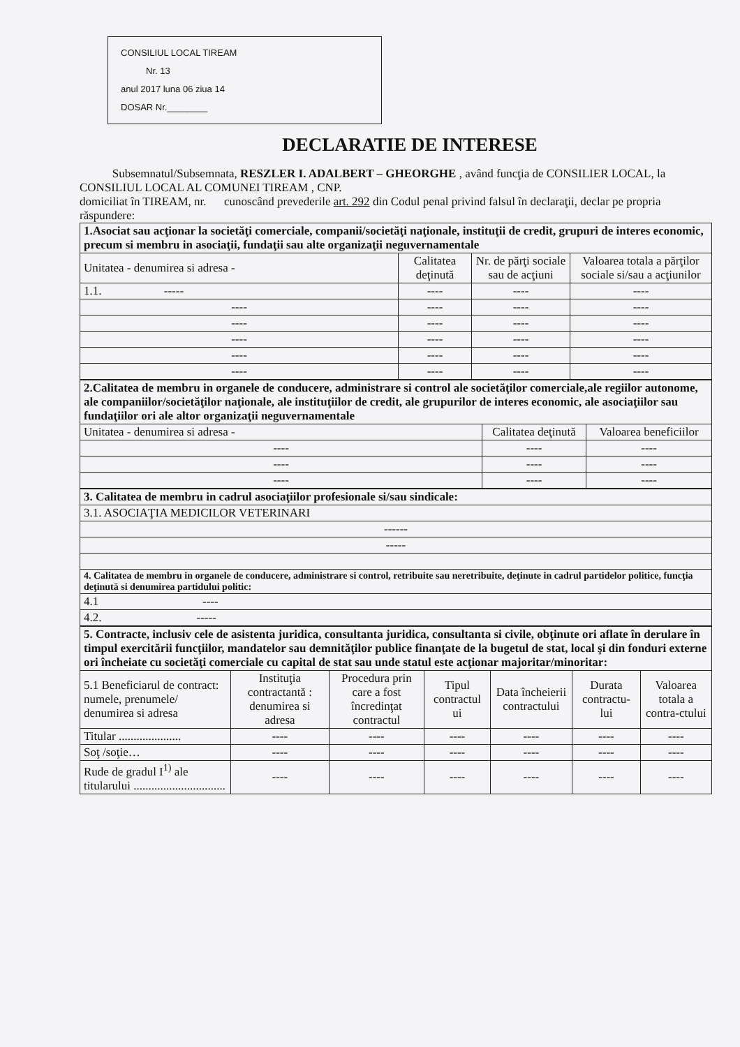CONSILIUL LOCAL TIREAM
Nr. 13
anul 2017 luna 06 ziua 14
DOSAR Nr.________
DECLARATIE DE INTERESE
Subsemnatul/Subsemnata, RESZLER I. ADALBERT – GHEORGHE , având funcţia de CONSILIER LOCAL, la CONSILIUL LOCAL AL COMUNEI TIREAM , CNP.
domiciliat în TIREAM, nr. cunoscând prevederile art. 292 din Codul penal privind falsul în declaraţii, declar pe propria răspundere:
| 1.Asociat sau acţionar la societăţi comerciale, companii/societăţi naţionale, instituţii de credit, grupuri de interes economic, precum si membru in asociaţii, fundaţii sau alte organizaţii neguvernamentale | | | |
| Unitatea - denumirea si adresa - | Calitatea deţinută | Nr. de părţi sociale sau de acţiuni | Valoarea totala a părţilor sociale si/sau a acţiunilor |
| 1.1. ----- | ---- | ---- | ---- |
| ---- | ---- | ---- | ---- |
| ---- | ---- | ---- | ---- |
| ---- | ---- | ---- | ---- |
| ---- | ---- | ---- | ---- |
| ---- | ---- | ---- | ---- |
| 2.Calitatea de membru in organele de conducere, administrare si control ale societăţilor comerciale,ale regiilor autonome, ale companiilor/societăţilor naţionale, ale instituţiilor de credit, ale grupurilor de interes economic, ale asociaţiilor sau fundaţiilor ori ale altor organizaţii neguvernamentale | | |
| Unitatea - denumirea si adresa - | Calitatea deţinută | Valoarea beneficiilor |
| ---- | ---- | ---- |
| ---- | ---- | ---- |
| ---- | ---- | ---- |
| 3. Calitatea de membru in cadrul asociaţiilor profesionale si/sau sindicale: |
| 3.1. ASOCIAŢIA MEDICILOR VETERINARI |
| ------ |
| ----- |
| 4. Calitatea de membru in organele de conducere, administrare si control, retribuite sau neretribuite, deţinute in cadrul partidelor politice, funcţia deţinută si denumirea partidului politic: |
| 4.1 ---- |
| 4.2. ----- |
| 5. Contracte, inclusiv cele de asistenta juridica, consultanta juridica, consultanta si civile, obţinute ori aflate în derulare în timpul exercitării funcţiilor, mandatelor sau demnităţilor publice finanţate de la bugetul de stat, local şi din fonduri externe ori încheiate cu societăţi comerciale cu capital de stat sau unde statul este acţionar majoritar/minoritar: | | | | | | |
| 5.1 Beneficiarul de contract: numele, prenumele/ denumirea si adresa | Instituţia contractantă : denumirea si adresa | Procedura prin care a fost încredinţat contractul | Tipul contractul ui | Data încheierii contractului | Durata contractu-lui | Valoarea totala a contra-ctului |
| Titular ..................... | ---- | ---- | ---- | ---- | ---- | ---- |
| Soţ /soţie… | ---- | ---- | ---- | ---- | ---- | ---- |
| Rude de gradul I<sup>1)</sup> ale titularului ............................... | ---- | ---- | ---- | ---- | ---- | ---- |